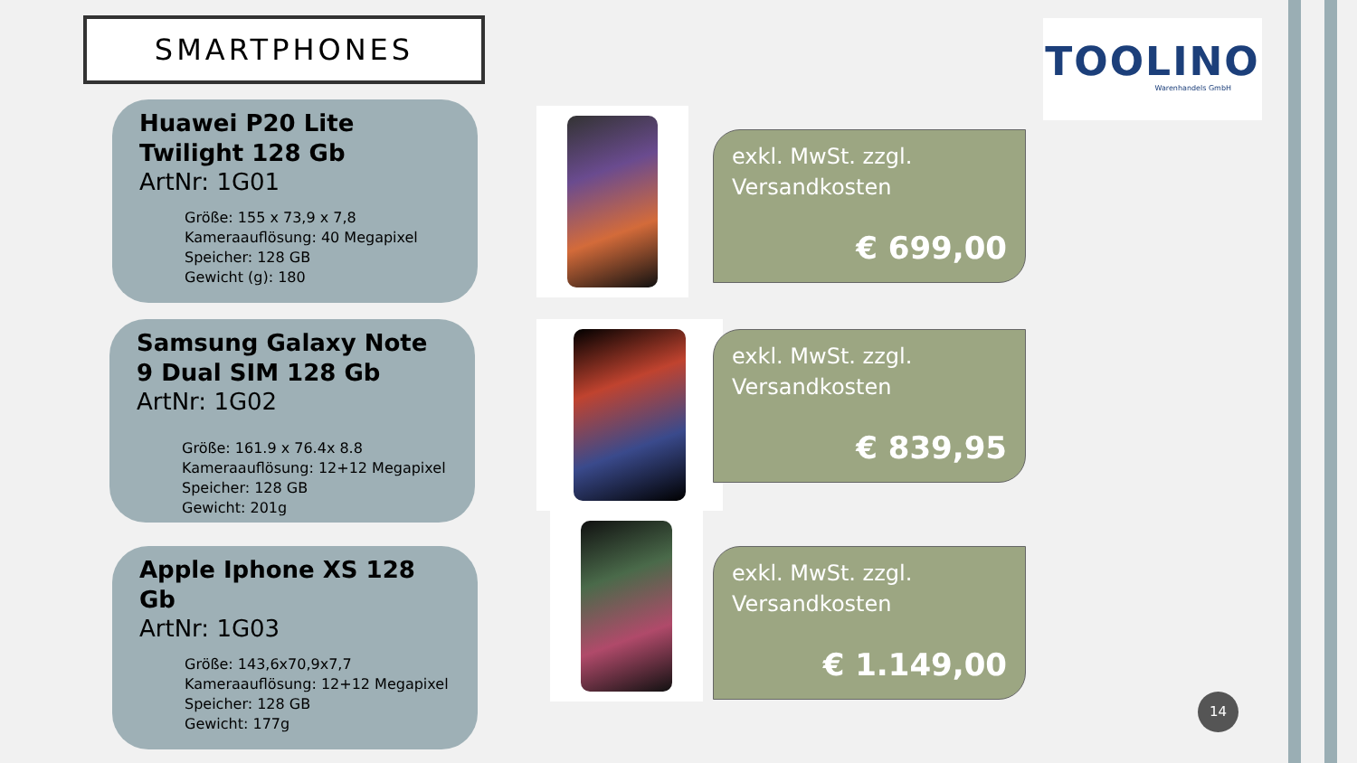SMARTPHONES
TOOLINO
Warenhandels GmbH
Huawei P20 Lite Twilight 128 Gb
ArtNr: 1G01
Größe: 155 x 73,9 x 7,8
Kameraauflösung: 40 Megapixel
Speicher: 128 GB
Gewicht (g): 180
exkl. MwSt. zzgl.
Versandkosten
€ 699,00
Samsung Galaxy Note 9 Dual SIM 128 Gb
ArtNr: 1G02
Größe: 161.9 x 76.4x 8.8
Kameraauflösung: 12+12 Megapixel
Speicher: 128 GB
Gewicht: 201g
exkl. MwSt. zzgl.
Versandkosten
€ 839,95
Apple Iphone XS 128 Gb
ArtNr: 1G03
Größe: 143,6x70,9x7,7
Kameraauflösung: 12+12 Megapixel
Speicher: 128 GB
Gewicht: 177g
exkl. MwSt. zzgl.
Versandkosten
€ 1.149,00
14